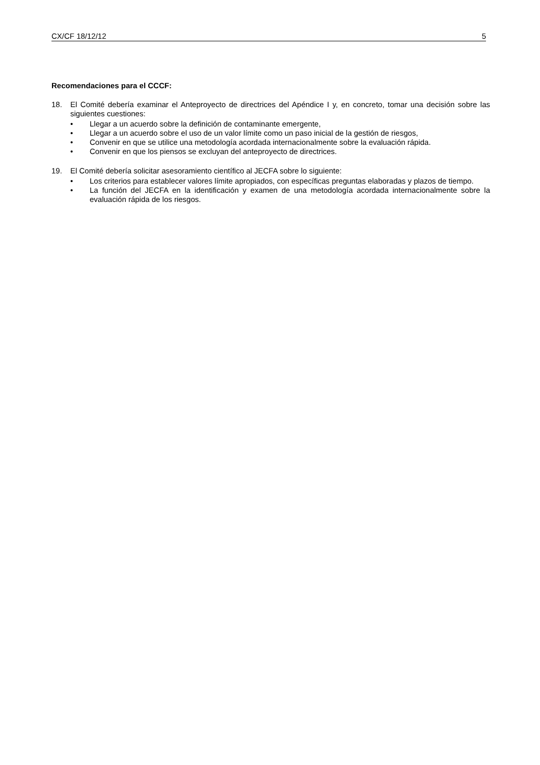CX/CF 18/12/12 5
Recomendaciones para el CCCF:
18. El Comité debería examinar el Anteproyecto de directrices del Apéndice I y, en concreto, tomar una decisión sobre las siguientes cuestiones:
• Llegar a un acuerdo sobre la definición de contaminante emergente,
• Llegar a un acuerdo sobre el uso de un valor límite como un paso inicial de la gestión de riesgos,
• Convenir en que se utilice una metodología acordada internacionalmente sobre la evaluación rápida.
• Convenir en que los piensos se excluyan del anteproyecto de directrices.
19. El Comité debería solicitar asesoramiento científico al JECFA sobre lo siguiente:
• Los criterios para establecer valores límite apropiados, con específicas preguntas elaboradas y plazos de tiempo.
• La función del JECFA en la identificación y examen de una metodología acordada internacionalmente sobre la evaluación rápida de los riesgos.